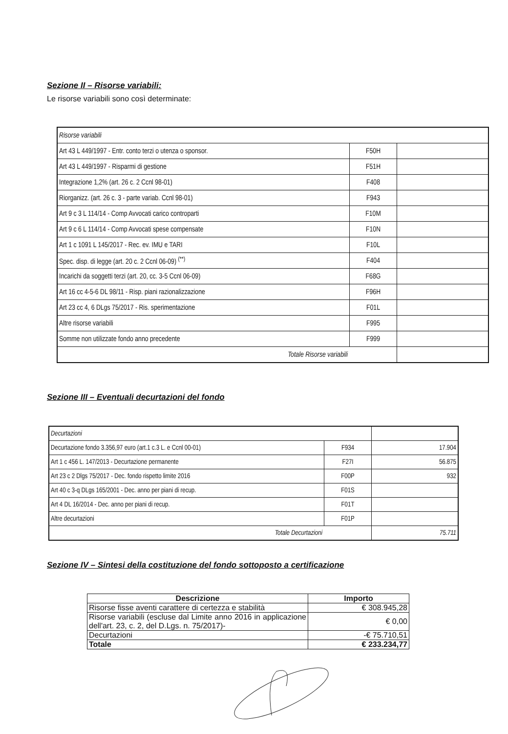Sezione II – Risorse variabili:
Le risorse variabili sono così determinate:
| Risorse variabili | | |
| Art 43 L 449/1997 - Entr. conto terzi o utenza o sponsor. | F50H | |
| Art 43 L 449/1997 - Risparmi di gestione | F51H | |
| Integrazione 1,2% (art. 26 c. 2 Ccnl 98-01) | F408 | |
| Riorganizz. (art. 26 c. 3 - parte variab. Ccnl 98-01) | F943 | |
| Art 9 c 3 L 114/14 - Comp Avvocati carico controparti | F10M | |
| Art 9 c 6 L 114/14 - Comp Avvocati spese compensate | F10N | |
| Art 1 c 1091 L 145/2017 - Rec. ev. IMU e TARI | F10L | |
| Spec. disp. di legge (art. 20 c. 2 Ccnl 06-09) <sup>(**)</sup> | F404 | |
| Incarichi da soggetti terzi (art. 20, cc. 3-5 Ccnl 06-09) | F68G | |
| Art 16 cc 4-5-6 DL 98/11 - Risp. piani razionalizzazione | F96H | |
| Art 23 cc 4, 6 DLgs 75/2017 - Ris. sperimentazione | F01L | |
| Altre risorse variabili | F995 | |
| Somme non utilizzate fondo anno precedente | F999 | |
| Totale Risorse variabili | | |
Sezione III – Eventuali decurtazioni del fondo
| Decurtazioni | | |
| Decurtazione fondo 3.356,97 euro (art.1 c.3 L. e Ccnl 00-01) | F934 | 17.904 |
| Art 1 c 456 L. 147/2013 - Decurtazione permanente | F27I | 56.875 |
| Art 23 c 2 Dlgs 75/2017 - Dec. fondo rispetto limite 2016 | F00P | 932 |
| Art 40 c 3-q DLgs 165/2001 - Dec. anno per piani di recup. | F01S | |
| Art 4 DL 16/2014 - Dec. anno per piani di recup. | F01T | |
| Altre decurtazioni | F01P | |
| Totale Decurtazioni | | 75.711 |
Sezione IV – Sintesi della costituzione del fondo sottoposto a certificazione
| Descrizione | Importo |
| --- | --- |
| Risorse fisse aventi carattere di certezza e stabilità | € 308.945,28 |
| Risorse variabili (escluse dal Limite anno 2016 in applicazione dell'art. 23, c. 2, del D.Lgs. n. 75/2017)- | € 0,00 |
| Decurtazioni | -€ 75.710,51 |
| Totale | € 233.234,77 |